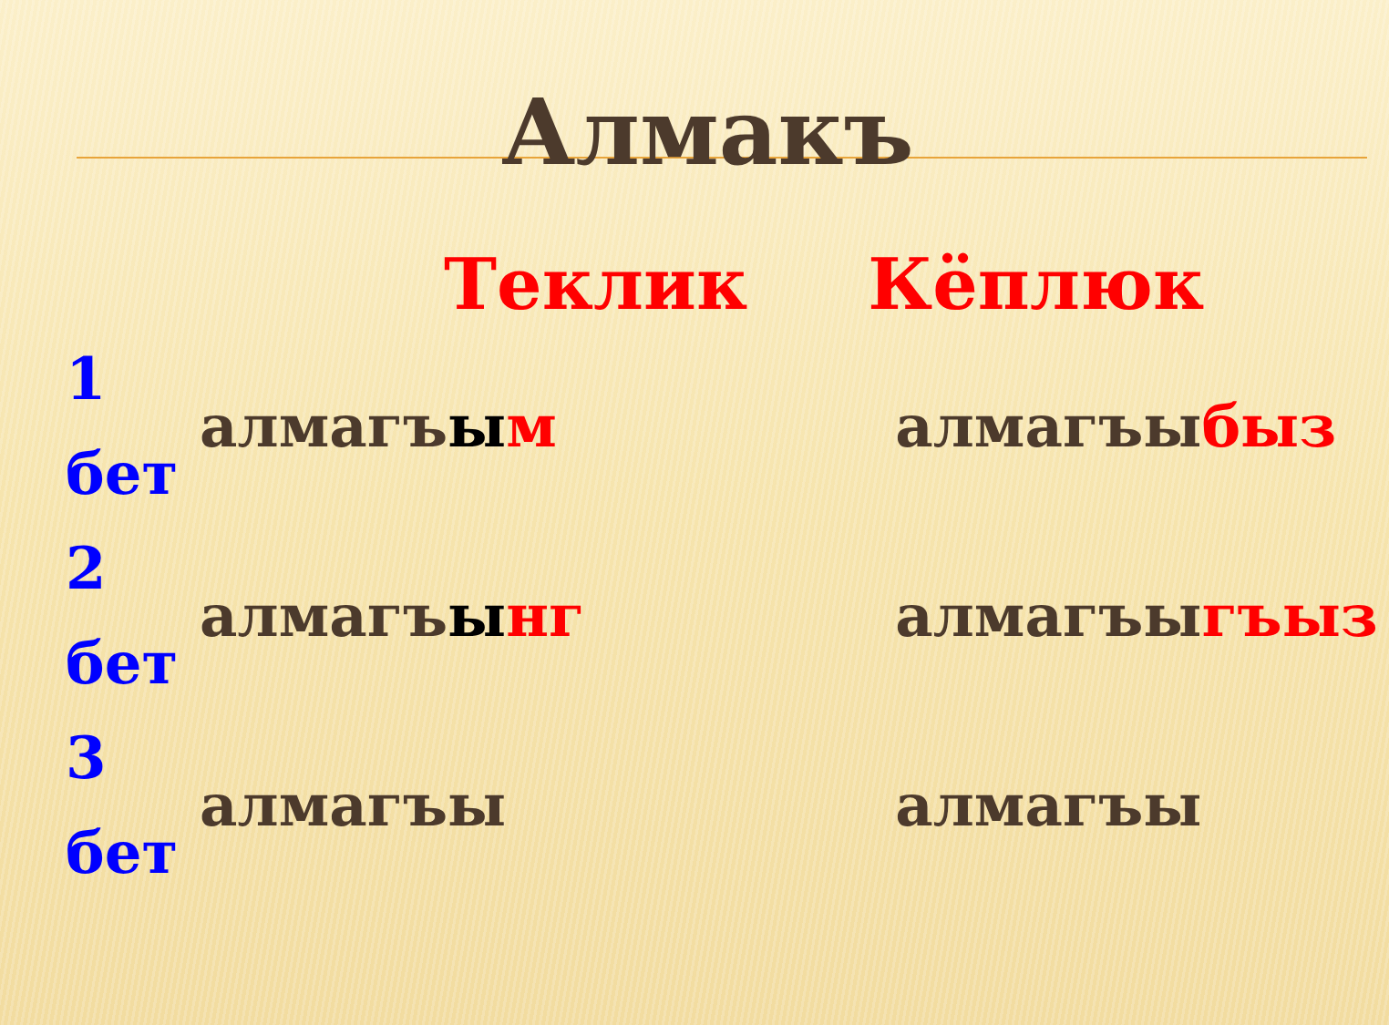Алмакъ
| | Теклик | Кёплюк |
| --- | --- | --- |
| 1 бет | алмагъ ы м | алмагъы быз |
| 2 бет | алмагъ ы нг | алмагъы гъыз |
| 3 бет | алмагъы | алмагъы |